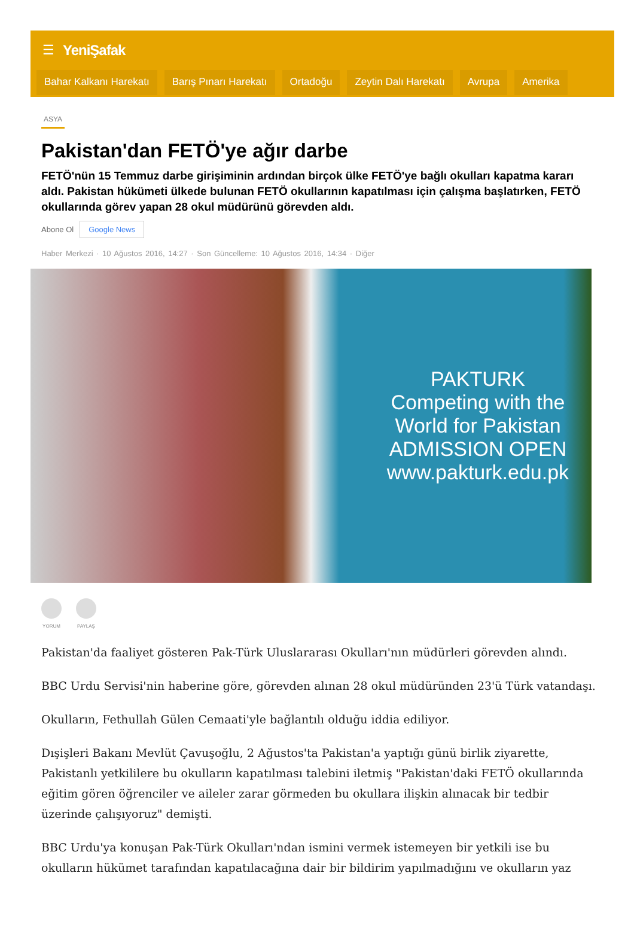☰ YeniŞafak
Bahar Kalkanı Harekatı Barış Pınarı Harekatı Ortadoğu Zeytin Dalı Harekatı Avrupa Amerika
ASYA
Pakistan'dan FETÖ'ye ağır darbe
FETÖ'nün 15 Temmuz darbe girişiminin ardından birçok ülke FETÖ'ye bağlı okulları kapatma kararı aldı. Pakistan hükümeti ülkede bulunan FETÖ okullarının kapatılması için çalışma başlatırken, FETÖ okullarında görev yapan 28 okul müdürünü görevden aldı.
Abone Ol Google News
Haber Merkezi · 10 Ağustos 2016, 14:27 · Son Güncelleme: 10 Ağustos 2016, 14:34 · Diğer
PAKTURK
Competing with the World for Pakistan
ADMISSION OPEN
www.pakturk.edu.pk
YORUM PAYLAŞ
Pakistan'da faaliyet gösteren Pak-Türk Uluslararası Okulları'nın müdürleri görevden alındı.
BBC Urdu Servisi'nin haberine göre, görevden alınan 28 okul müdüründen 23'ü Türk vatandaşı.
Okulların, Fethullah Gülen Cemaati'yle bağlantılı olduğu iddia ediliyor.
Dışişleri Bakanı Mevlüt Çavuşoğlu, 2 Ağustos'ta Pakistan'a yaptığı günü birlik ziyarette, Pakistanlı yetkililere bu okulların kapatılması talebini iletmiş "Pakistan'daki FETÖ okullarında eğitim gören öğrenciler ve aileler zarar görmeden bu okullara ilişkin alınacak bir tedbir üzerinde çalışıyoruz" demişti.
BBC Urdu'ya konuşan Pak-Türk Okulları'ndan ismini vermek istemeyen bir yetkili ise bu okulların hükümet tarafından kapatılacağına dair bir bildirim yapılmadığını ve okulların yaz